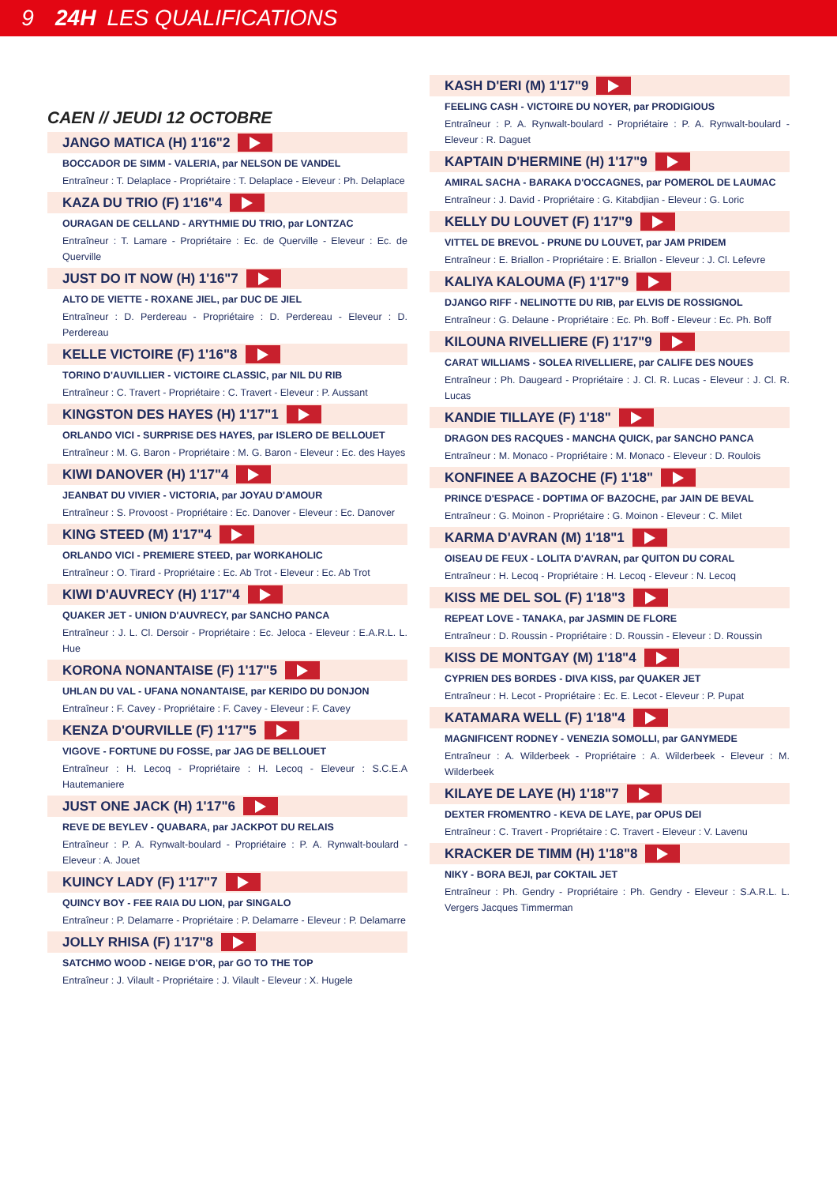9 24H LES QUALIFICATIONS
CAEN // JEUDI 12 OCTOBRE
JANGO MATICA (H) 1'16"2
BOCCADOR DE SIMM - VALERIA, par NELSON DE VANDEL
Entraîneur : T. Delaplace - Propriétaire : T. Delaplace - Eleveur : Ph. Delaplace
KAZA DU TRIO (F) 1'16"4
OURAGAN DE CELLAND - ARYTHMIE DU TRIO, par LONTZAC
Entraîneur : T. Lamare - Propriétaire : Ec. de Querville - Eleveur : Ec. de Querville
JUST DO IT NOW (H) 1'16"7
ALTO DE VIETTE - ROXANE JIEL, par DUC DE JIEL
Entraîneur : D. Perdereau - Propriétaire : D. Perdereau - Eleveur : D. Perdereau
KELLE VICTOIRE (F) 1'16"8
TORINO D'AUVILLIER - VICTOIRE CLASSIC, par NIL DU RIB
Entraîneur : C. Travert - Propriétaire : C. Travert - Eleveur : P. Aussant
KINGSTON DES HAYES (H) 1'17"1
ORLANDO VICI - SURPRISE DES HAYES, par ISLERO DE BELLOUET
Entraîneur : M. G. Baron - Propriétaire : M. G. Baron - Eleveur : Ec. des Hayes
KIWI DANOVER (H) 1'17"4
JEANBAT DU VIVIER - VICTORIA, par JOYAU D'AMOUR
Entraîneur : S. Provoost - Propriétaire : Ec. Danover - Eleveur : Ec. Danover
KING STEED (M) 1'17"4
ORLANDO VICI - PREMIERE STEED, par WORKAHOLIC
Entraîneur : O. Tirard - Propriétaire : Ec. Ab Trot - Eleveur : Ec. Ab Trot
KIWI D'AUVRECY (H) 1'17"4
QUAKER JET - UNION D'AUVRECY, par SANCHO PANCA
Entraîneur : J. L. Cl. Dersoir - Propriétaire : Ec. Jeloca - Eleveur : E.A.R.L. L. Hue
KORONA NONANTAISE (F) 1'17"5
UHLAN DU VAL - UFANA NONANTAISE, par KERIDO DU DONJON
Entraîneur : F. Cavey - Propriétaire : F. Cavey - Eleveur : F. Cavey
KENZA D'OURVILLE (F) 1'17"5
VIGOVE - FORTUNE DU FOSSE, par JAG DE BELLOUET
Entraîneur : H. Lecoq - Propriétaire : H. Lecoq - Eleveur : S.C.E.A Hautemaniere
JUST ONE JACK (H) 1'17"6
REVE DE BEYLEV - QUABARA, par JACKPOT DU RELAIS
Entraîneur : P. A. Rynwalt-boulard - Propriétaire : P. A. Rynwalt-boulard - Eleveur : A. Jouet
KUINCY LADY (F) 1'17"7
QUINCY BOY - FEE RAIA DU LION, par SINGALO
Entraîneur : P. Delamarre - Propriétaire : P. Delamarre - Eleveur : P. Delamarre
JOLLY RHISA (F) 1'17"8
SATCHMO WOOD - NEIGE D'OR, par GO TO THE TOP
Entraîneur : J. Vilault - Propriétaire : J. Vilault - Eleveur : X. Hugele
KASH D'ERI (M) 1'17"9
FEELING CASH - VICTOIRE DU NOYER, par PRODIGIOUS
Entraîneur : P. A. Rynwalt-boulard - Propriétaire : P. A. Rynwalt-boulard - Eleveur : R. Daguet
KAPTAIN D'HERMINE (H) 1'17"9
AMIRAL SACHA - BARAKA D'OCCAGNES, par POMEROL DE LAUMAC
Entraîneur : J. David - Propriétaire : G. Kitabdjian - Eleveur : G. Loric
KELLY DU LOUVET (F) 1'17"9
VITTEL DE BREVOL - PRUNE DU LOUVET, par JAM PRIDEM
Entraîneur : E. Briallon - Propriétaire : E. Briallon - Eleveur : J. Cl. Lefevre
KALIYA KALOUMA (F) 1'17"9
DJANGO RIFF - NELINOTTE DU RIB, par ELVIS DE ROSSIGNOL
Entraîneur : G. Delaune - Propriétaire : Ec. Ph. Boff - Eleveur : Ec. Ph. Boff
KILOUNA RIVELLIERE (F) 1'17"9
CARAT WILLIAMS - SOLEA RIVELLIERE, par CALIFE DES NOUES
Entraîneur : Ph. Daugeard - Propriétaire : J. Cl. R. Lucas - Eleveur : J. Cl. R. Lucas
KANDIE TILLAYE (F) 1'18"
DRAGON DES RACQUES - MANCHA QUICK, par SANCHO PANCA
Entraîneur : M. Monaco - Propriétaire : M. Monaco - Eleveur : D. Roulois
KONFINEE A BAZOCHE (F) 1'18"
PRINCE D'ESPACE - DOPTIMA OF BAZOCHE, par JAIN DE BEVAL
Entraîneur : G. Moinon - Propriétaire : G. Moinon - Eleveur : C. Milet
KARMA D'AVRAN (M) 1'18"1
OISEAU DE FEUX - LOLITA D'AVRAN, par QUITON DU CORAL
Entraîneur : H. Lecoq - Propriétaire : H. Lecoq - Eleveur : N. Lecoq
KISS ME DEL SOL (F) 1'18"3
REPEAT LOVE - TANAKA, par JASMIN DE FLORE
Entraîneur : D. Roussin - Propriétaire : D. Roussin - Eleveur : D. Roussin
KISS DE MONTGAY (M) 1'18"4
CYPRIEN DES BORDES - DIVA KISS, par QUAKER JET
Entraîneur : H. Lecot - Propriétaire : Ec. E. Lecot - Eleveur : P. Pupat
KATAMARA WELL (F) 1'18"4
MAGNIFICENT RODNEY - VENEZIA SOMOLLI, par GANYMEDE
Entraîneur : A. Wilderbeek - Propriétaire : A. Wilderbeek - Eleveur : M. Wilderbeek
KILAYE DE LAYE (H) 1'18"7
DEXTER FROMENTRO - KEVA DE LAYE, par OPUS DEI
Entraîneur : C. Travert - Propriétaire : C. Travert - Eleveur : V. Lavenu
KRACKER DE TIMM (H) 1'18"8
NIKY - BORA BEJI, par COKTAIL JET
Entraîneur : Ph. Gendry - Propriétaire : Ph. Gendry - Eleveur : S.A.R.L. L. Vergers Jacques Timmerman